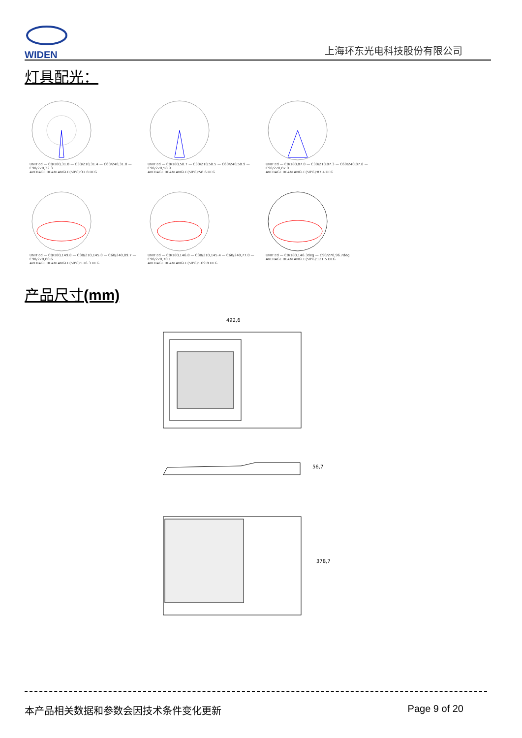WIDEN
上海环东光电科技股份有限公司
灯具配光：
UNIT:cd — C0/180,31.8 — C30/210,31.4 — C60/240,31.8 — C90/270,32.3
AVERAGE BEAM ANGLE(50%):31.8 DEG
UNIT:cd — C0/180,58.7 — C30/210,58.5 — C60/240,58.9 — C90/270,58.9
AVERAGE BEAM ANGLE(50%):58.6 DEG
UNIT:cd — C0/180,87.0 — C30/210,87.3 — C60/240,87.8 — C90/270,87.9
AVERAGE BEAM ANGLE(50%):87.4 DEG
UNIT:cd — C0/180,149.8 — C30/210,145.0 — C60/240,89.7 — C90/270,80.6
AVERAGE BEAM ANGLE(50%):116.3 DEG
UNIT:cd — C0/180,146.8 — C30/210,145.4 — C60/240,77.0 — C90/270,70.1
AVERAGE BEAM ANGLE(50%):109.8 DEG
UNIT:cd — C0/180,146.3deg — C90/270,96.7deg
AVERAGE BEAM ANGLE(50%):121.5 DEG
产品尺寸(mm)
492,6
56,7
378,7
本产品相关数据和参数会因技术条件变化更新 Page 9 of 20